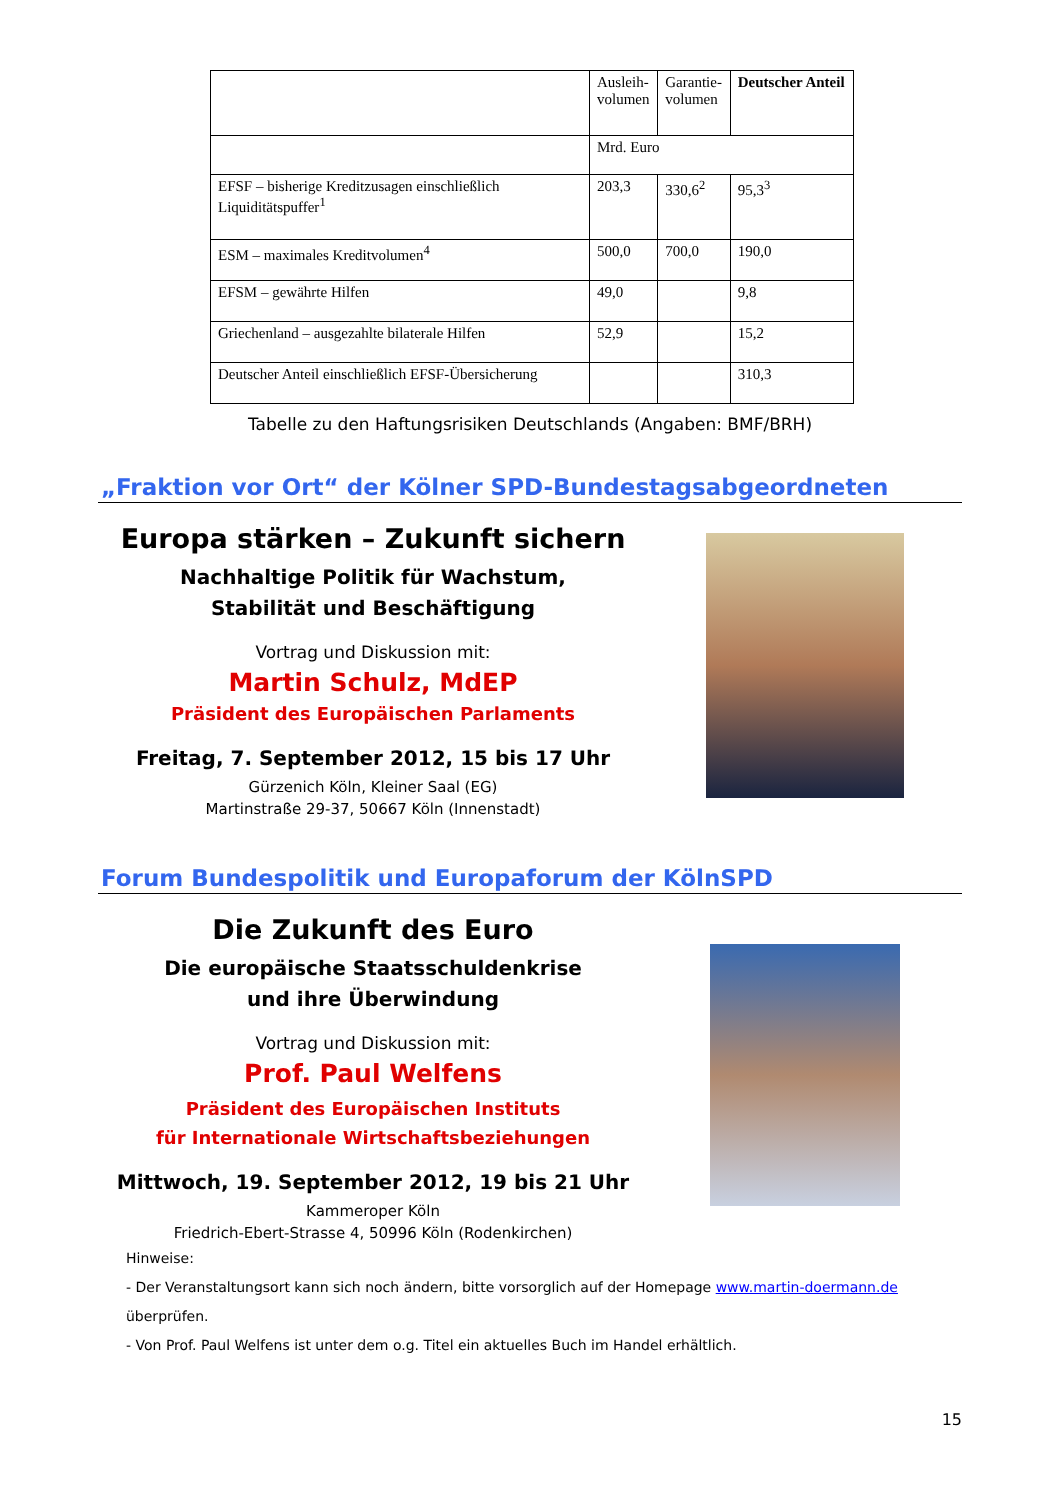| | Ausleih- volumen | Garantie- volumen | Deutscher Anteil |
| | Mrd. Euro | | |
| EFSF – bisherige Kreditzusagen einschließlich Liquiditätspuffer<sup>1</sup> | 203,3 | 330,6<sup>2</sup> | 95,3<sup>3</sup> |
| ESM – maximales Kreditvolumen<sup>4</sup> | 500,0 | 700,0 | 190,0 |
| EFSM – gewährte Hilfen | 49,0 | | 9,8 |
| Griechenland – ausgezahlte bilaterale Hilfen | 52,9 | | 15,2 |
| Deutscher Anteil einschließlich EFSF-Übersicherung | | | 310,3 |
Tabelle zu den Haftungsrisiken Deutschlands (Angaben: BMF/BRH)
„Fraktion vor Ort“ der Kölner SPD-Bundestagsabgeordneten
Europa stärken – Zukunft sichern
Nachhaltige Politik für Wachstum,
Stabilität und Beschäftigung
Vortrag und Diskussion mit:
Martin Schulz, MdEP
Präsident des Europäischen Parlaments
Freitag, 7. September 2012, 15 bis 17 Uhr
Gürzenich Köln, Kleiner Saal (EG)
Martinstraße 29-37, 50667 Köln (Innenstadt)
Forum Bundespolitik und Europaforum der KölnSPD
Die Zukunft des Euro
Die europäische Staatsschuldenkrise
und ihre Überwindung
Vortrag und Diskussion mit:
Prof. Paul Welfens
Präsident des Europäischen Instituts
für Internationale Wirtschaftsbeziehungen
Mittwoch, 19. September 2012, 19 bis 21 Uhr
Kammeroper Köln
Friedrich-Ebert-Strasse 4, 50996 Köln (Rodenkirchen)
Hinweise:
- Der Veranstaltungsort kann sich noch ändern, bitte vorsorglich auf der Homepage www.martin-doermann.de überprüfen.
- Von Prof. Paul Welfens ist unter dem o.g. Titel ein aktuelles Buch im Handel erhältlich.
15